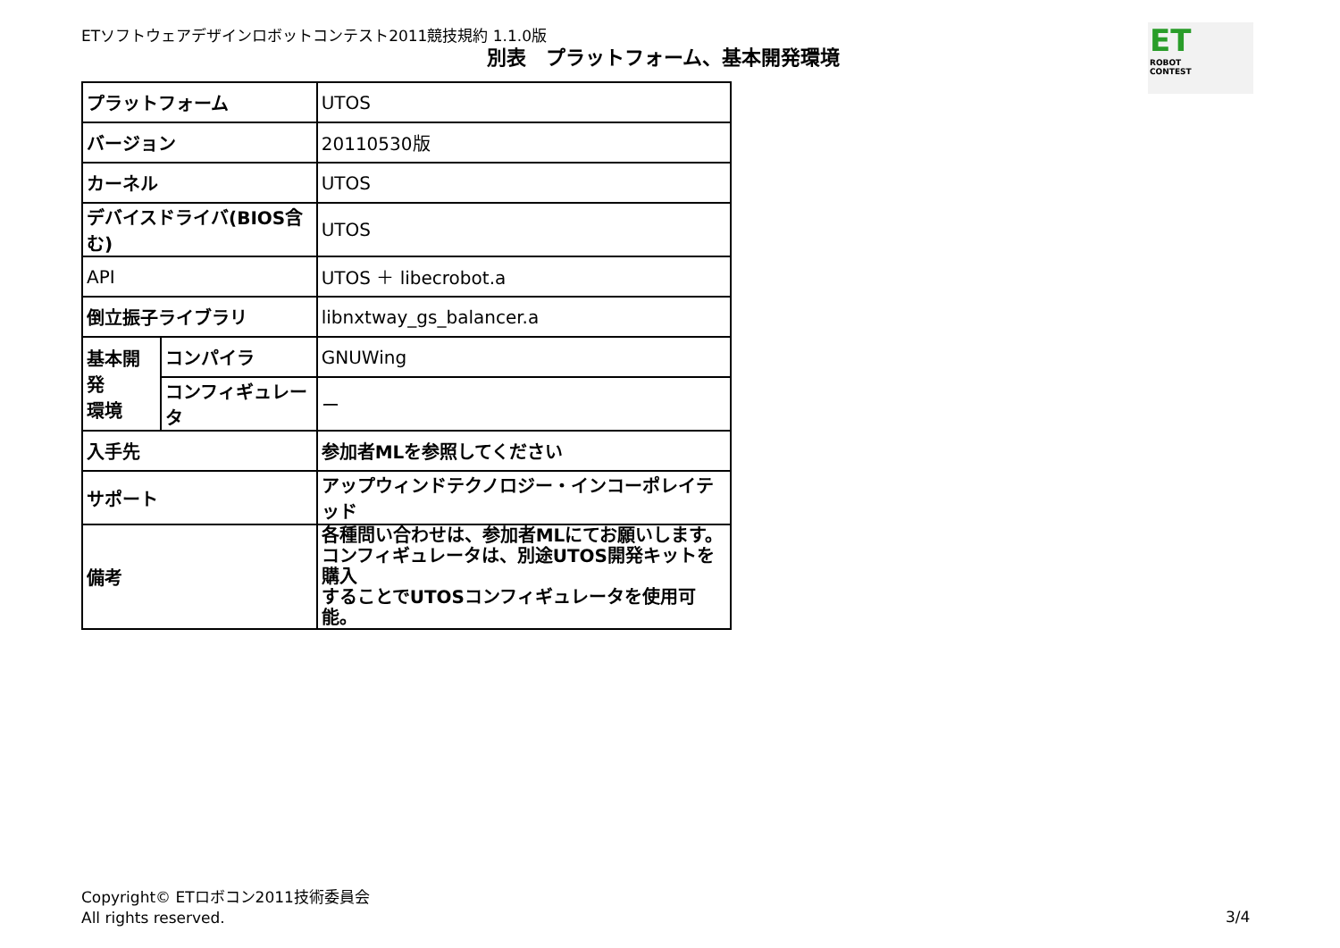ETソフトウェアデザインロボットコンテスト2011競技規約 1.1.0版
別表　プラットフォーム、基本開発環境
ET
ROBOT
CONTEST
| プラットフォーム | | UTOS |
| バージョン | | 20110530版 |
| カーネル | | UTOS |
| デバイスドライバ(BIOS含む) | | UTOS |
| API | | UTOS ＋ libecrobot.a |
| 倒立振子ライブラリ | | libnxtway_gs_balancer.a |
| 基本開発 環境 | コンパイラ | GNUWing |
| | コンフィギュレータ | ー |
| 入手先 | | 参加者MLを参照してください |
| サポート | | アップウィンドテクノロジー・インコーポレイテッド |
| 備考 | | 各種問い合わせは、参加者MLにてお願いします。 コンフィギュレータは、別途UTOS開発キットを購入 することでUTOSコンフィギュレータを使用可能。 |
Copyright© ETロボコン2011技術委員会
All rights reserved.
3/4